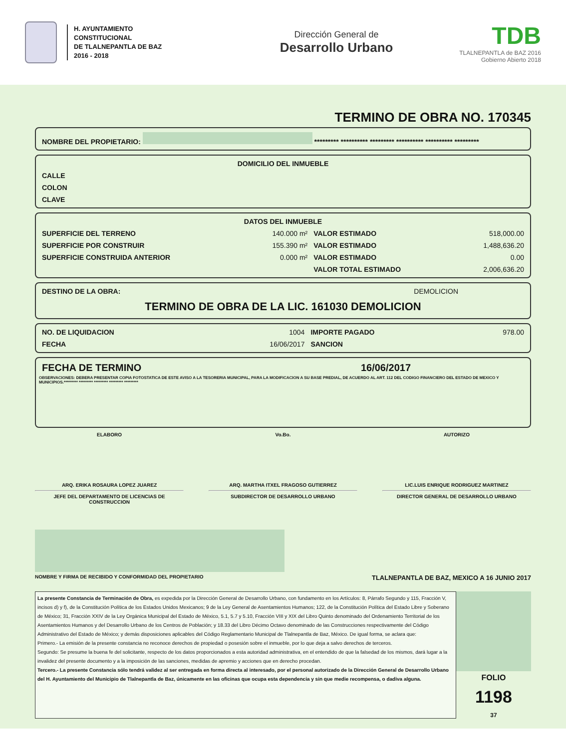H. AYUNTAMIENTO
CONSTITUCIONAL
DE TLALNEPANTLA DE BAZ
2016 - 2018
Dirección General de
Desarrollo Urbano
TDB
TLALNEPANTLA de BAZ 2016
Gobierno Abierto 2018
TERMINO DE OBRA NO. 170345
| NOMBRE DEL PROPIETARIO: ********* ********** ********* ********** ********** ********* |
| --- |
| DOMICILIO DEL INMUEBLE |
| --- |
| CALLE |
| COLON |
| CLAVE |
| DATOS DEL INMUEBLE | | | |
| --- | --- | --- | --- |
| SUPERFICIE DEL TERRENO | 140.000 m² | VALOR ESTIMADO | 518,000.00 |
| SUPERFICIE POR CONSTRUIR | 155.390 m² | VALOR ESTIMADO | 1,488,636.20 |
| SUPERFICIE CONSTRUIDA ANTERIOR | 0.000 m² | VALOR ESTIMADO | 0.00 |
| | | VALOR TOTAL ESTIMADO | 2,006,636.20 |
| DESTINO DE LA OBRA: | DEMOLICION |
TERMINO DE OBRA DE LA LIC. 161030 DEMOLICION
| NO. DE LIQUIDACION | 1004 | IMPORTE PAGADO | 978.00 |
| FECHA | 16/06/2017 | SANCION | |
| FECHA DE TERMINO | 16/06/2017 |
OBSERVACIONES: DEBERA PRESENTAR COPIA FOTOSTATICA DE ESTE AVISO A LA TESORERIA MUNICIPAL, PARA LA MODIFICACION A SU BASE PREDIAL, DE ACUERDO AL ART. 112 DEL CODIGO FINANCIERO DEL ESTADO DE MEXICO Y MUNICIPIOS.********* ********* ********* ********* *********
ELABORO Vo.Bo. AUTORIZO
ARQ. ERIKA ROSAURA LOPEZ JUAREZ
JEFE DEL DEPARTAMENTO DE LICENCIAS DE CONSTRUCCION
ARQ. MARTHA ITXEL FRAGOSO GUTIERREZ
SUBDIRECTOR DE DESARROLLO URBANO
LIC.LUIS ENRIQUE RODRIGUEZ MARTINEZ
DIRECTOR GENERAL DE DESARROLLO URBANO
NOMBRE Y FIRMA DE RECIBIDO Y CONFORMIDAD DEL PROPIETARIO TLALNEPANTLA DE BAZ, MEXICO A 16 JUNIO 2017
La presente Constancia de Terminación de Obra, es expedida por la Dirección General de Desarrollo Urbano, con fundamento en los Artículos: 8, Párrafo Segundo y 115, Fracción V, incisos d) y f), de la Constitución Política de los Estados Unidos Mexicanos; 9 de la Ley General de Asentamientos Humanos; 122, de la Constitución Política del Estado Libre y Soberano de México; 31, Fracción XXIV de la Ley Orgánica Municipal del Estado de México, 5.1, 5.7 y 5.10, Fracción VIII y XIX del Libro Quinto denominado del Ordenamiento Territorial de los Asentamientos Humanos y del Desarrollo Urbano de los Centros de Población; y 18.33 del Libro Décimo Octavo denominado de las Construcciones respectivamente del Código Administrativo del Estado de México; y demás disposiciones aplicables del Código Reglamentario Municipal de Tlalnepantla de Baz, México. De igual forma, se aclara que:
Primero.- La emisión de la presente constancia no reconoce derechos de propiedad o posesión sobre el inmueble, por lo que deja a salvo derechos de terceros.
Segundo: Se presume la buena fe del solicitante, respecto de los datos proporcionados a esta autoridad administrativa, en el entendido de que la falsedad de los mismos, dará lugar a la invalidez del presente documento y a la imposición de las sanciones, medidas de apremio y acciones que en derecho procedan.
Tercero.- La presente Constancia sólo tendrá validez al ser entregada en forma directa al interesado, por el personal autorizado de la Dirección General de Desarrollo Urbano del H. Ayuntamiento del Municipio de Tlalnepantla de Baz, únicamente en las oficinas que ocupa esta dependencia y sin que medie recompensa, o dadiva alguna.
FOLIO
1198
37